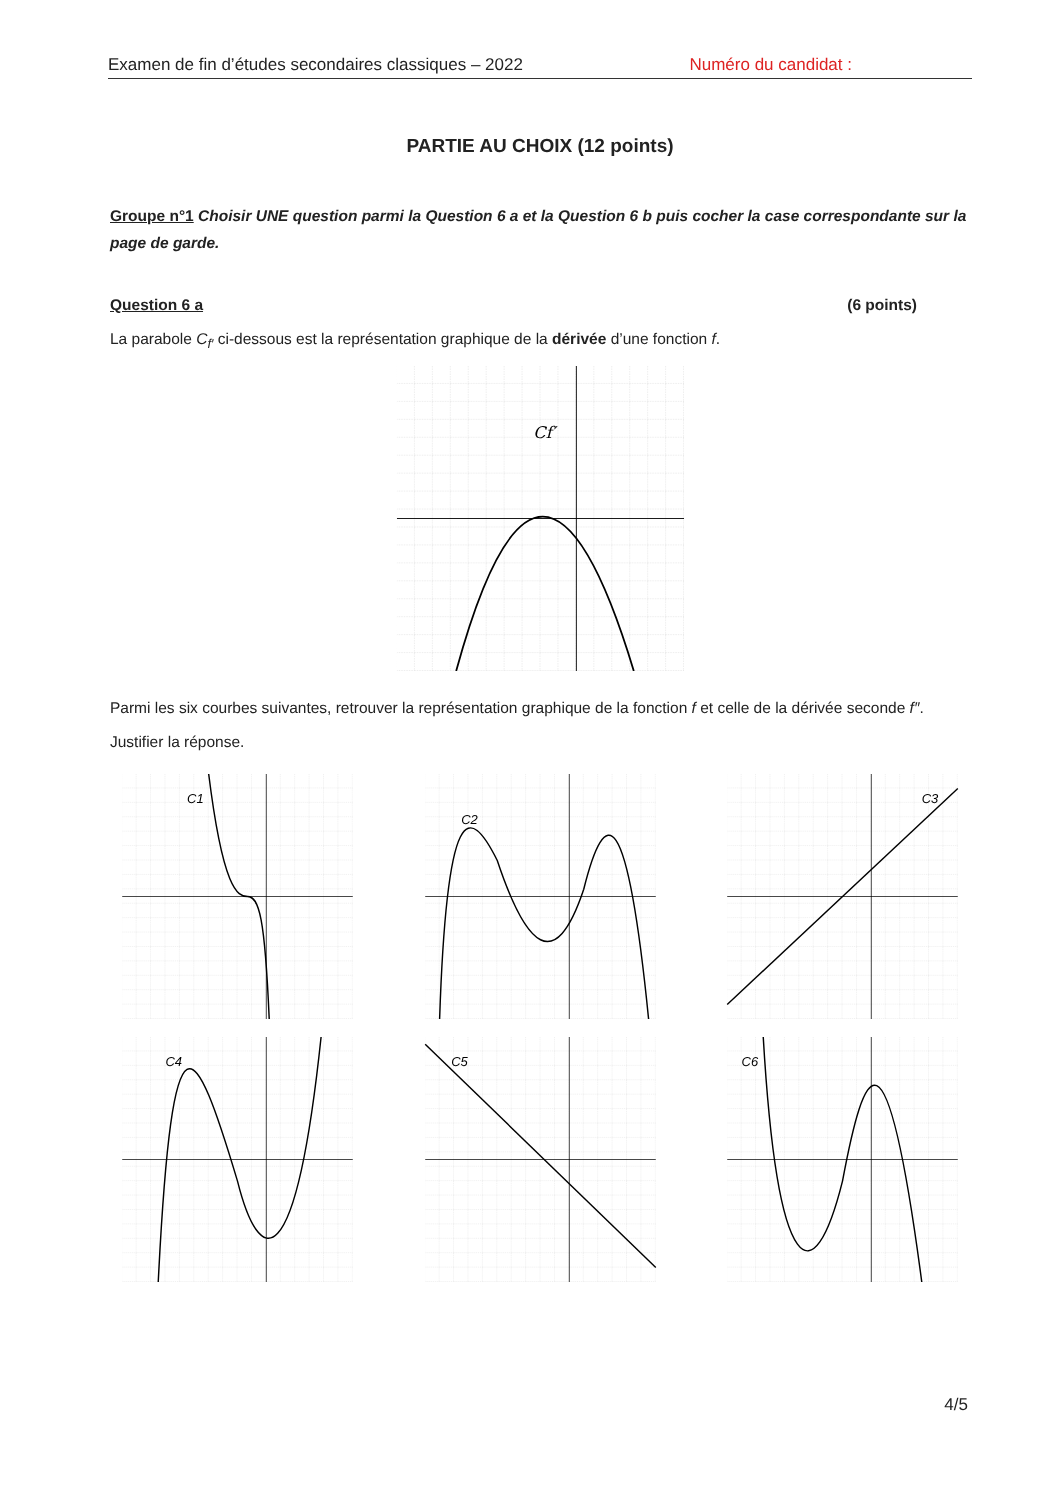Examen de fin d’études secondaires classiques – 2022 Numéro du candidat :
PARTIE AU CHOIX (12 points)
Groupe n°1 Choisir UNE question parmi la Question 6 a et la Question 6 b puis cocher la case correspondante sur la page de garde.
Question 6 a (6 points)
La parabole C<sub>f′</sub> ci-dessous est la représentation graphique de la dérivée d’une fonction f.
Cf′
Parmi les six courbes suivantes, retrouver la représentation graphique de la fonction f et celle de la dérivée seconde f″. Justifier la réponse.
C1
C2
C3
C4
C5
C6
4/5